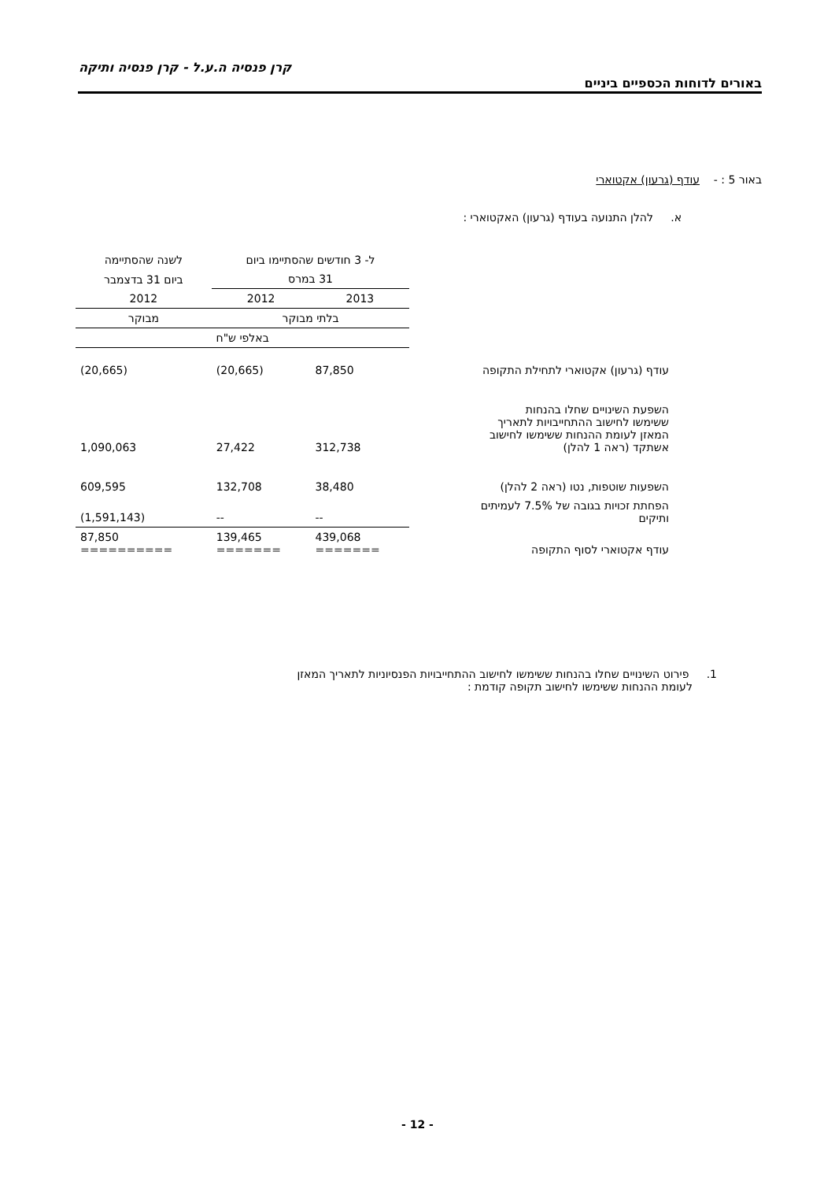קרן פנסיה ה.ע.ל - קרן פנסיה ותיקה
באורים לדוחות הכספיים ביניים
באור 5 : - עודף (גרעון) אקטוארי
א. להלן התנועה בעודף (גרעון) האקטוארי :
| | ל- 3 חודשים שהסתיימו ביום | | לשנה שהסתיימה |
| | 31 במרס | | ביום 31 בדצמבר |
| | 2013 | 2012 | 2012 |
| | בלתי מבוקר | | מבוקר |
| | באלפי ש"ח | | |
| עודף (גרעון) אקטוארי לתחילת התקופה | 87,850 | (20,665) | (20,665) |
| השפעת השינויים שחלו בהנחות ששימשו לחישוב ההתחייבויות לתאריך המאזן לעומת ההנחות ששימשו לחישוב אשתקד (ראה 1 להלן) | 312,738 | 27,422 | 1,090,063 |
| השפעות שוטפות, נטו (ראה 2 להלן) | 38,480 | 132,708 | 609,595 |
| הפחתת זכויות בגובה של 7.5% לעמיתים ותיקים | -- | -- | (1,591,143) |
| עודף אקטוארי לסוף התקופה | 439,068 ======= | 139,465 ======= | 87,850 ========== |
1. פירוט השינויים שחלו בהנחות ששימשו לחישוב ההתחייבויות הפנסיוניות לתאריך המאזן
לעומת ההנחות ששימשו לחישוב תקופה קודמת :
- 12 -